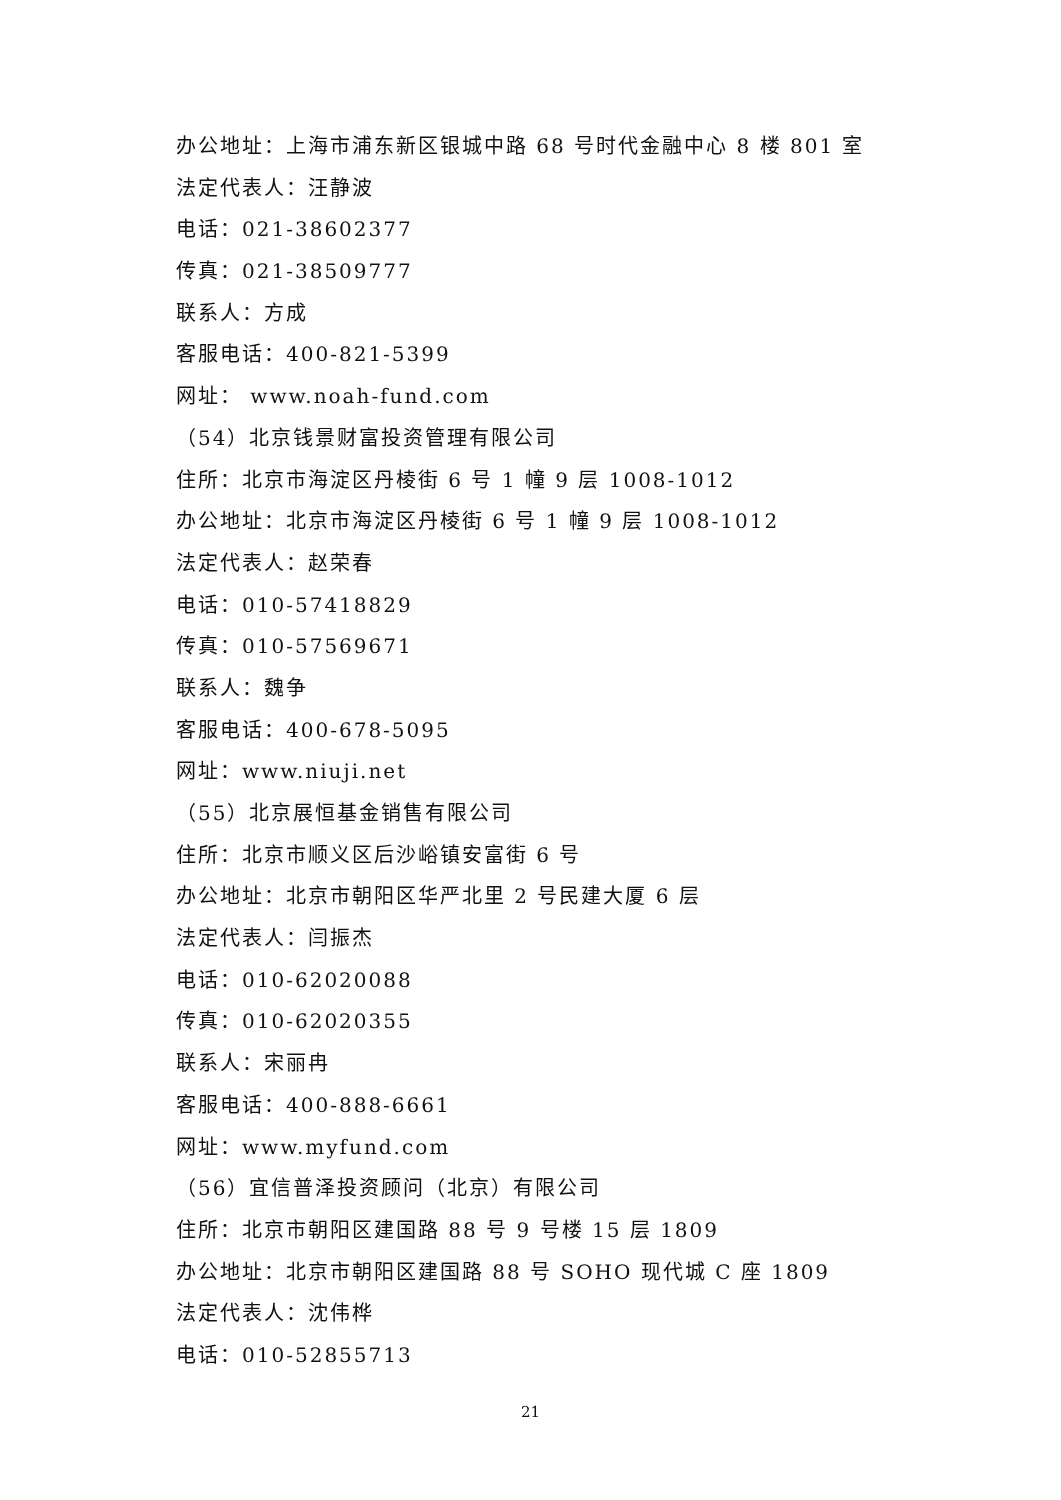办公地址：上海市浦东新区银城中路 68 号时代金融中心 8 楼 801 室
法定代表人：汪静波
电话：021-38602377
传真：021-38509777
联系人：方成
客服电话：400-821-5399
网址： www.noah-fund.com
（54）北京钱景财富投资管理有限公司
住所：北京市海淀区丹棱街 6 号 1 幢 9 层 1008-1012
办公地址：北京市海淀区丹棱街 6 号 1 幢 9 层 1008-1012
法定代表人：赵荣春
电话：010-57418829
传真：010-57569671
联系人：魏争
客服电话：400-678-5095
网址：www.niuji.net
（55）北京展恒基金销售有限公司
住所：北京市顺义区后沙峪镇安富街 6 号
办公地址：北京市朝阳区华严北里 2 号民建大厦 6 层
法定代表人：闫振杰
电话：010-62020088
传真：010-62020355
联系人：宋丽冉
客服电话：400-888-6661
网址：www.myfund.com
（56）宜信普泽投资顾问（北京）有限公司
住所：北京市朝阳区建国路 88 号 9 号楼 15 层 1809
办公地址：北京市朝阳区建国路 88 号 SOHO 现代城 C 座 1809
法定代表人：沈伟桦
电话：010-52855713
21